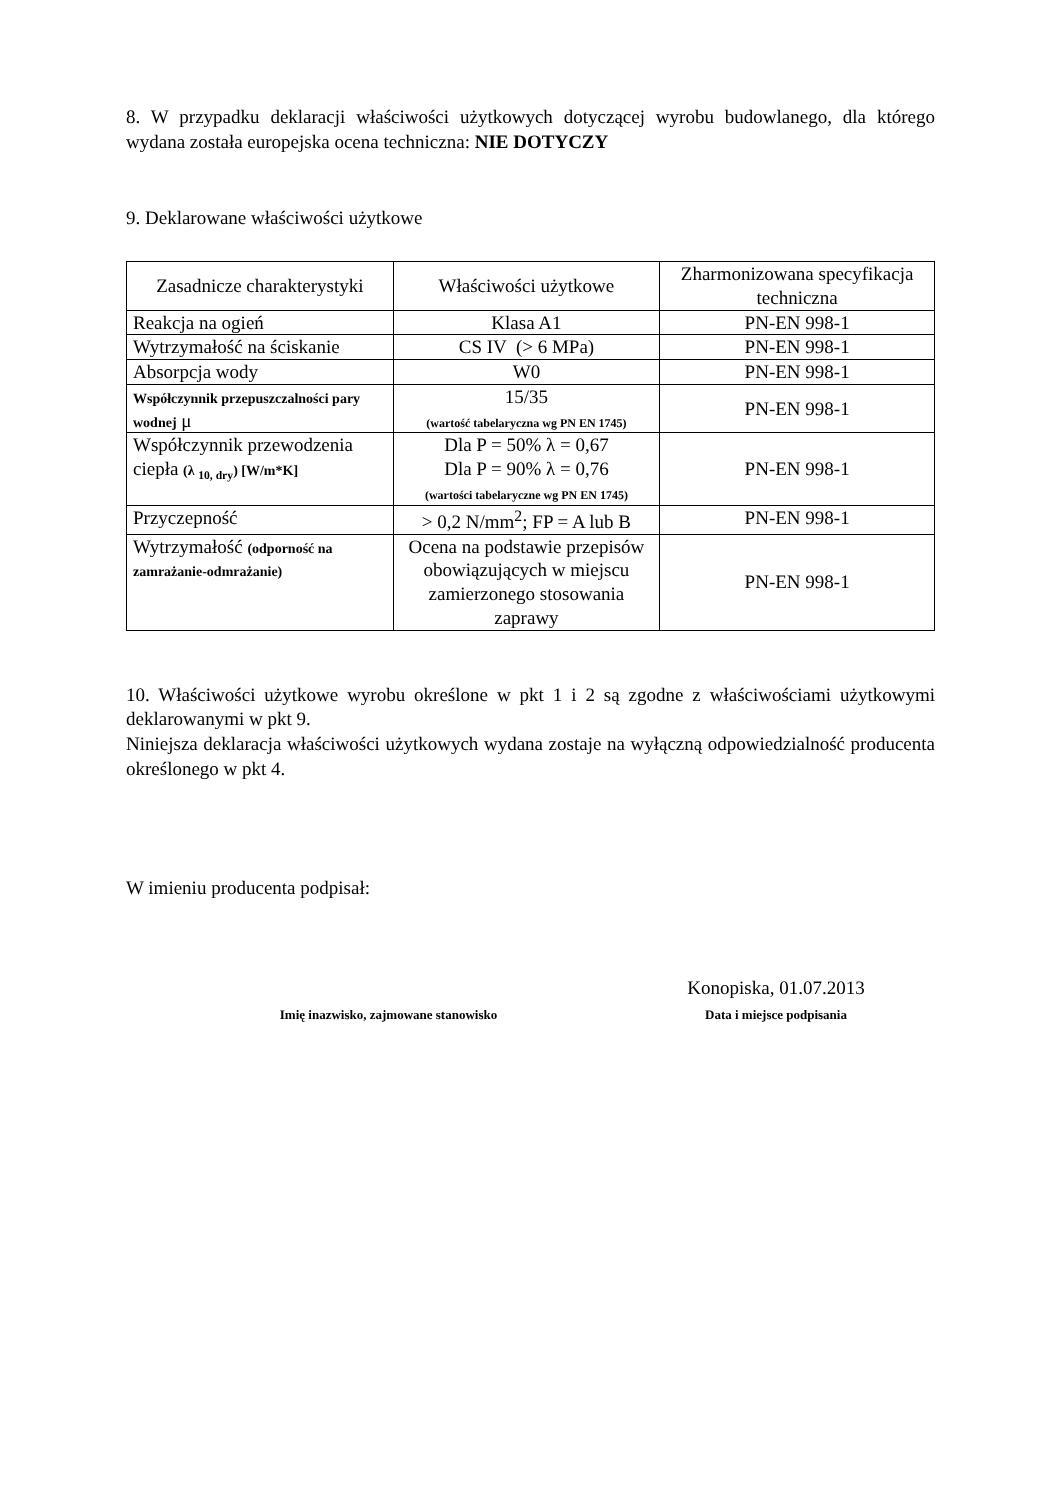8. W przypadku deklaracji właściwości użytkowych dotyczącej wyrobu budowlanego, dla którego wydana została europejska ocena techniczna: NIE DOTYCZY
9. Deklarowane właściwości użytkowe
| Zasadnicze charakterystyki | Właściwości użytkowe | Zharmonizowana specyfikacja techniczna |
| --- | --- | --- |
| Reakcja na ogień | Klasa A1 | PN-EN 998-1 |
| Wytrzymałość na ściskanie | CS IV (> 6 MPa) | PN-EN 998-1 |
| Absorpcja wody | W0 | PN-EN 998-1 |
| Współczynnik przepuszczalności pary wodnej μ | 15/35 (wartość tabelaryczna wg PN EN 1745) | PN-EN 998-1 |
| Współczynnik przewodzenia ciepła (λ <sub>10, dry</sub>) [W/m*K] | Dla P = 50% λ = 0,67 Dla P = 90% λ = 0,76 (wartości tabelaryczne wg PN EN 1745) | PN-EN 998-1 |
| Przyczepność | > 0,2 N/mm<sup>2</sup>; FP = A lub B | PN-EN 998-1 |
| Wytrzymałość (odporność na zamrażanie-odmrażanie) | Ocena na podstawie przepisów obowiązujących w miejscu zamierzonego stosowania zaprawy | PN-EN 998-1 |
10. Właściwości użytkowe wyrobu określone w pkt 1 i 2 są zgodne z właściwościami użytkowymi deklarowanymi w pkt 9.
Niniejsza deklaracja właściwości użytkowych wydana zostaje na wyłączną odpowiedzialność producenta określonego w pkt 4.
W imieniu producenta podpisał:
Imię inazwisko, zajmowane stanowisko
Konopiska, 01.07.2013
Data i miejsce podpisania